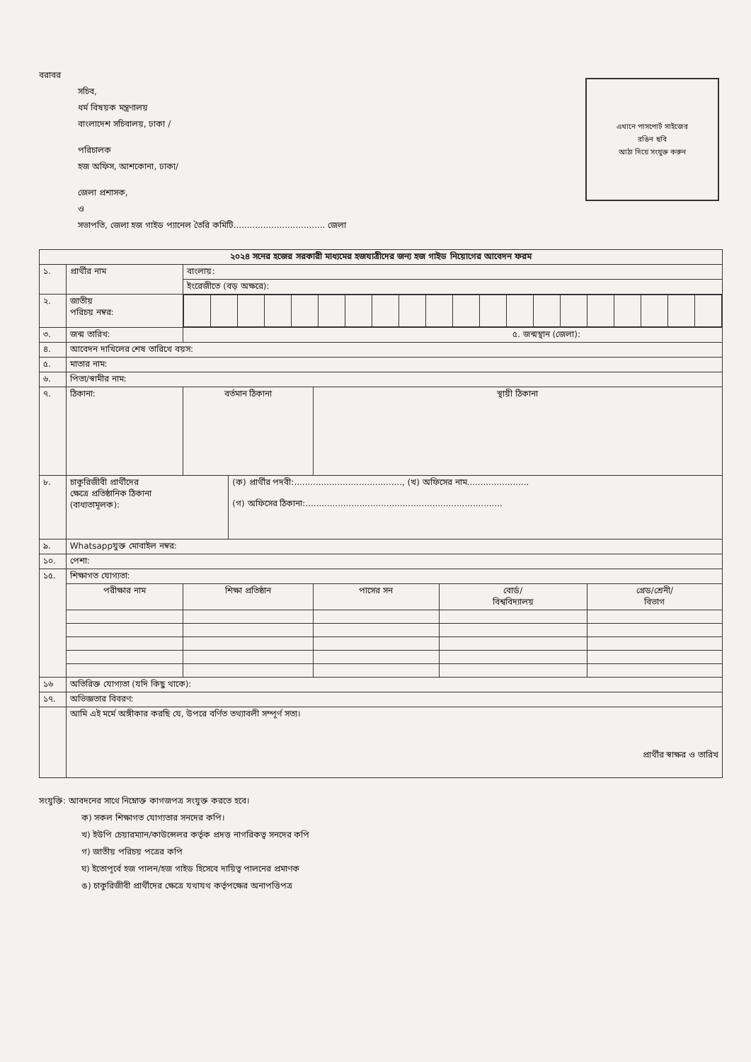বরাবর
সচিব,
ধর্ম বিষয়ক মন্ত্রণালয়
বাংলাদেশ সচিবালয়, ঢাকা /
পরিচালক
হজ অফিস, আশকোনা, ঢাকা/
জেলা প্রশাসক,
ও
সভাপতি, জেলা হজ গাইড প্যানেল তৈরি কমিটি.................................. জেলা
এখানে পাসপোর্ট সাইজের
রঙিন ছবি
আঠা দিয়ে সংযুক্ত করুন
| ২০২৪ সনের হজের সরকারী মাধ্যমের হজযাত্রীদের জন্য হজ গাইড নিয়োগের আবেদন ফরম | | | | | | |
| --- | --- | --- | --- | --- | --- | --- |
| ১. | প্রার্থীর নাম | বাংলায়: | | | | |
| | | ইংরেজীতে (বড় অক্ষরে): | | | | |
| ২. | জাতীয় পরিচয় নম্বর: | | | | | |
| ৩. | জন্ম তারিখ: | ৫. জন্মস্থান (জেলা): | | | | |
| ৪. | আবেদন দাখিলের শেষ তারিখে বয়স: | | | | | |
| ৫. | মাতার নাম: | | | | | |
| ৬. | পিতা/স্বামীর নাম: | | | | | |
| ৭. | ঠিকানা: | বর্তমান ঠিকানা | | স্থায়ী ঠিকানা | | |
| ৮. | চাকুরিজীবী প্রার্থীদের ক্ষেত্রে প্রতিষ্ঠানিক ঠিকানা (বাধ্যতামূলক): | | (ক) প্রার্থীর পদবী:........................................, (খ) অফিসের নাম....................... (গ) অফিসের ঠিকানা:......................................................................... | | | |
| ৯. | Whatsappযুক্ত মোবাইল নম্বর: | | | | | |
| ১০. | পেশা: | | | | | |
| ১৫. | শিক্ষাগত যোগ্যতা: | | | | | |
| | পরীক্ষার নাম | শিক্ষা প্রতিষ্ঠান | | পাসের সন | বোর্ড/ বিশ্ববিদ্যালয় | গ্রেড/শ্রেনী/ বিভাগ |
| ১৬ | অতিরিক্ত যোগ্যতা (যদি কিছু থাকে): | | | | | |
| ১৭. | অভিজ্ঞতার বিবরণ: | | | | | |
| | আমি এই মর্মে অঙ্গীকার করছি যে, উপরে বর্ণিত তথ্যাবলী সম্পূর্ণ সত্য। প্রার্থীর স্বাক্ষর ও তারিখ | | | | | |
সংযুক্তি: আবদনের সাথে নিম্নোক্ত কাগজপত্র সংযুক্ত করতে হবে।
ক) সকল শিক্ষাগত যোগ্যতার সনদের কপি।
খ) ইউপি চেয়ারম্যান/কাউন্সেলর কর্তৃক প্রদত্ত নাগরিকত্ব সনদের কপি
গ) জাতীয় পরিচয় পত্রের কপি
ঘ) ইতোপূর্বে হজ পালন/হজ গাইড হিসেবে দায়িত্ব পালনের প্রমাণক
ঙ) চাকুরিজীবী প্রার্থীদের ক্ষেত্রে যথাযথ কর্তৃপক্ষের অনাপত্তিপত্র